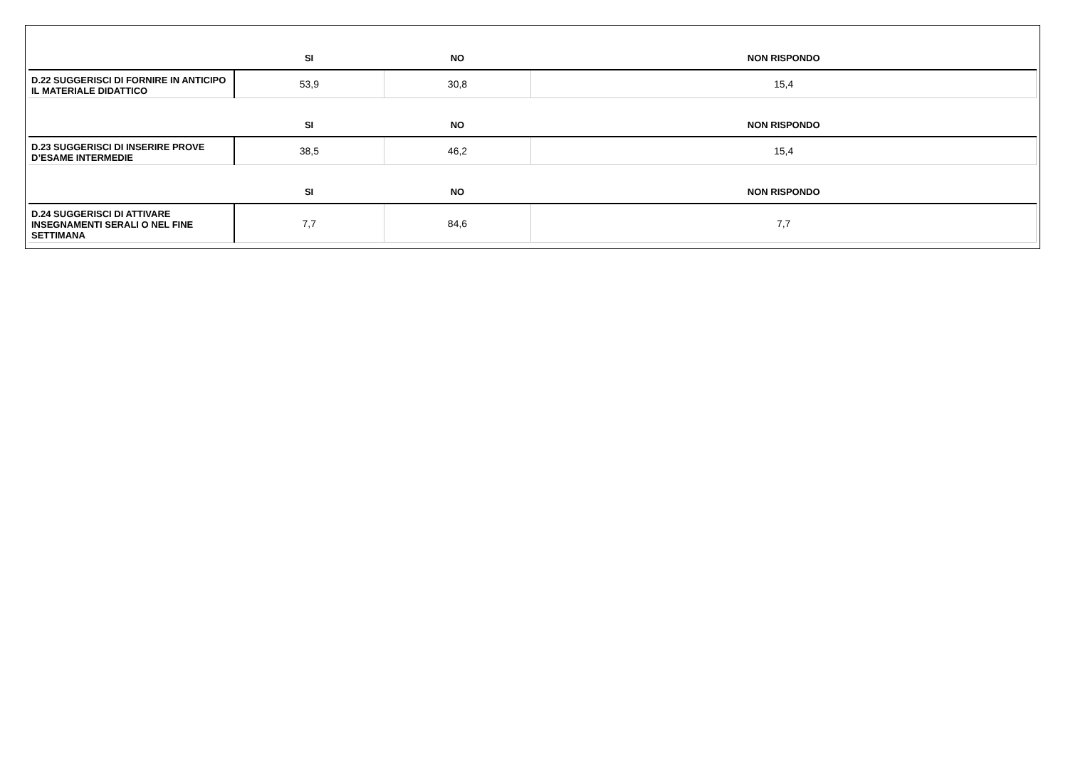| | SI | NO | NON RISPONDO |
| --- | --- | --- | --- |
| D.22 SUGGERISCI DI FORNIRE IN ANTICIPO IL MATERIALE DIDATTICO | 53,9 | 30,8 | 15,4 |
| | SI | NO | NON RISPONDO |
| D.23 SUGGERISCI DI INSERIRE PROVE D’ESAME INTERMEDIE | 38,5 | 46,2 | 15,4 |
| | SI | NO | NON RISPONDO |
| D.24 SUGGERISCI DI ATTIVARE INSEGNAMENTI SERALI O NEL FINE SETTIMANA | 7,7 | 84,6 | 7,7 |